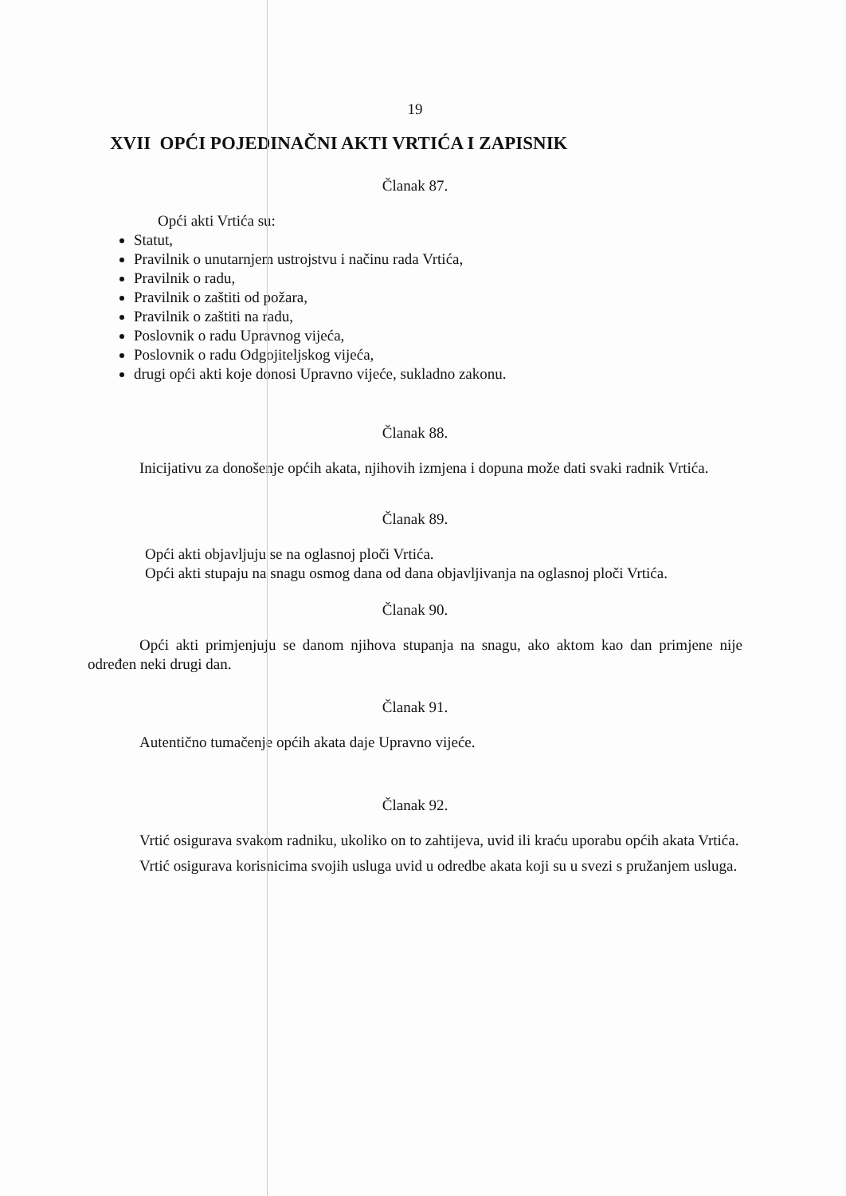19
XVII OPĆI POJEDINAČNI AKTI VRTIĆA I ZAPISNIK
Članak 87.
Opći akti Vrtića su:
Statut,
Pravilnik o unutarnjem ustrojstvu i načinu rada Vrtića,
Pravilnik o radu,
Pravilnik o zaštiti od požara,
Pravilnik o zaštiti na radu,
Poslovnik o radu Upravnog vijeća,
Poslovnik o radu Odgojiteljskog vijeća,
drugi opći akti koje donosi Upravno vijeće, sukladno zakonu.
Članak 88.
Inicijativu za donošenje općih akata, njihovih izmjena i dopuna može dati svaki radnik Vrtića.
Članak 89.
Opći akti objavljuju se na oglasnoj ploči Vrtića.
Opći akti stupaju na snagu osmog dana od dana objavljivanja na oglasnoj ploči Vrtića.
Članak 90.
Opći akti primjenjuju se danom njihova stupanja na snagu, ako aktom kao dan primjene nije određen neki drugi dan.
Članak 91.
Autentično tumačenje općih akata daje Upravno vijeće.
Članak 92.
Vrtić osigurava svakom radniku, ukoliko on to zahtijeva, uvid ili kraću uporabu općih akata Vrtića.
Vrtić osigurava korisnicima svojih usluga uvid u odredbe akata koji su u svezi s pružanjem usluga.